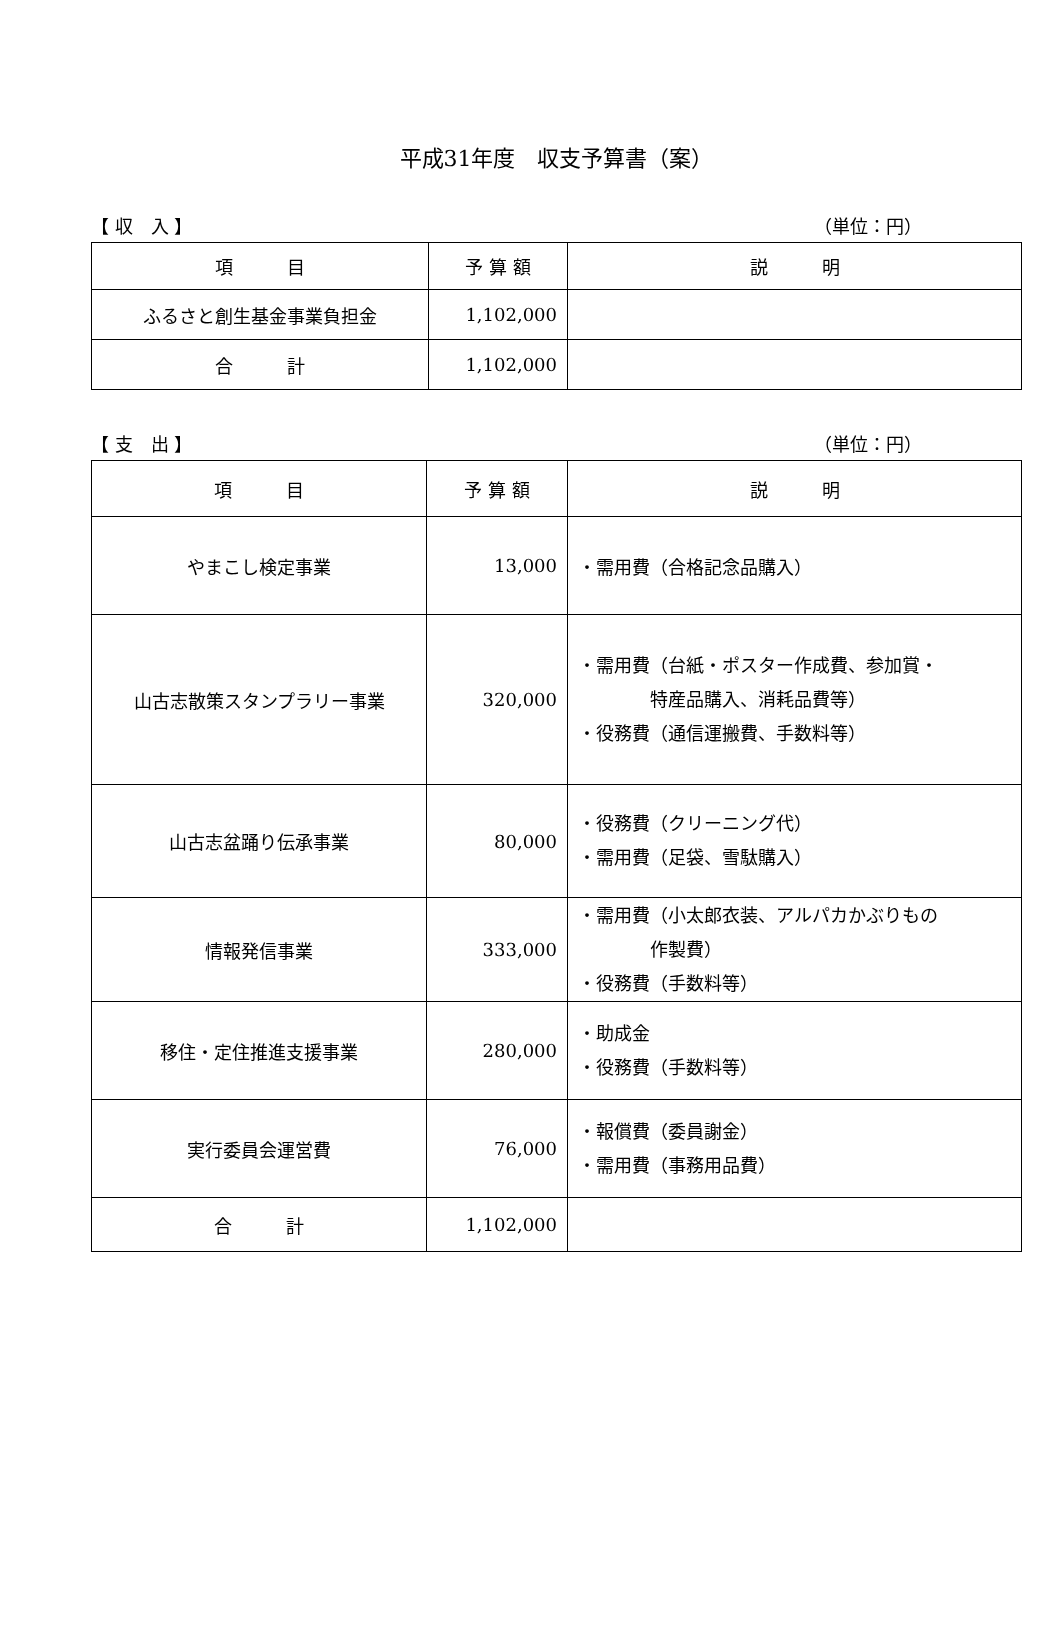平成31年度　収支予算書（案）
【 収　入 】 （単位：円）
| 項 目 | 予 算 額 | 説 明 |
| --- | --- | --- |
| ふるさと創生基金事業負担金 | 1,102,000 | |
| 合 計 | 1,102,000 | |
【 支　出 】 （単位：円）
| 項 目 | 予 算 額 | 説 明 |
| --- | --- | --- |
| やまこし検定事業 | 13,000 | ・需用費（合格記念品購入） |
| 山古志散策スタンプラリー事業 | 320,000 | ・需用費（台紙・ポスター作成費、参加賞・ 特産品購入、消耗品費等） ・役務費（通信運搬費、手数料等） |
| 山古志盆踊り伝承事業 | 80,000 | ・役務費（クリーニング代） ・需用費（足袋、雪駄購入） |
| 情報発信事業 | 333,000 | ・需用費（小太郎衣装、アルパカかぶりもの 作製費） ・役務費（手数料等） |
| 移住・定住推進支援事業 | 280,000 | ・助成金 ・役務費（手数料等） |
| 実行委員会運営費 | 76,000 | ・報償費（委員謝金） ・需用費（事務用品費） |
| 合 計 | 1,102,000 | |